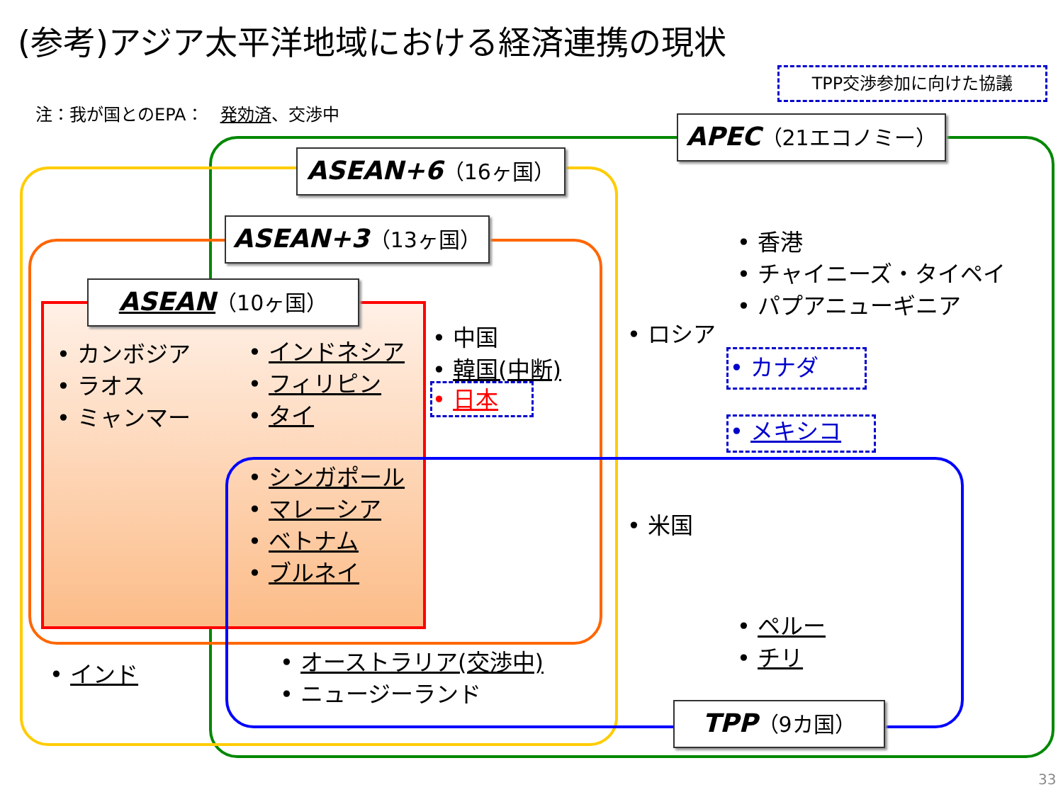(参考)アジア太平洋地域における経済連携の現状
TPP交渉参加に向けた協議
注：我が国とのEPA：　発効済、交渉中
APEC（21エコノミー）
ASEAN+6（16ヶ国）
ASEAN+3（13ヶ国）
ASEAN（10ヶ国）
• カンボジア
• ラオス
• ミャンマー
• インドネシア
• フィリピン
• タイ
• シンガポール
• マレーシア
• ベトナム
• ブルネイ
• 中国
• 韓国(中断)
• 日本
• 香港
• チャイニーズ・タイペイ
• パプアニューギニア
• ロシア
• カナダ
• メキシコ
• 米国
• ペルー
• チリ
• インド
• オーストラリア(交渉中)
• ニュージーランド
TPP（9カ国）
33